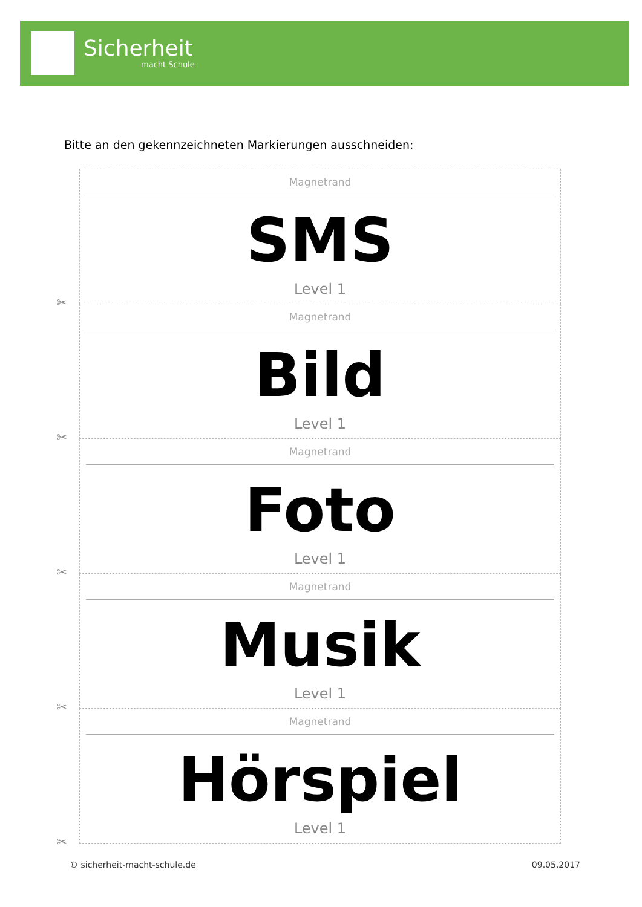Sicherheit
macht Schule
Bitte an den gekennzeichneten Markierungen ausschneiden:
Magnetrand
SMS
Level 1
✂
Magnetrand
Bild
Level 1
✂
Magnetrand
Foto
Level 1
✂
Magnetrand
Musik
Level 1
✂
Magnetrand
Hörspiel
Level 1
✂
© sicherheit-macht-schule.de 09.05.2017